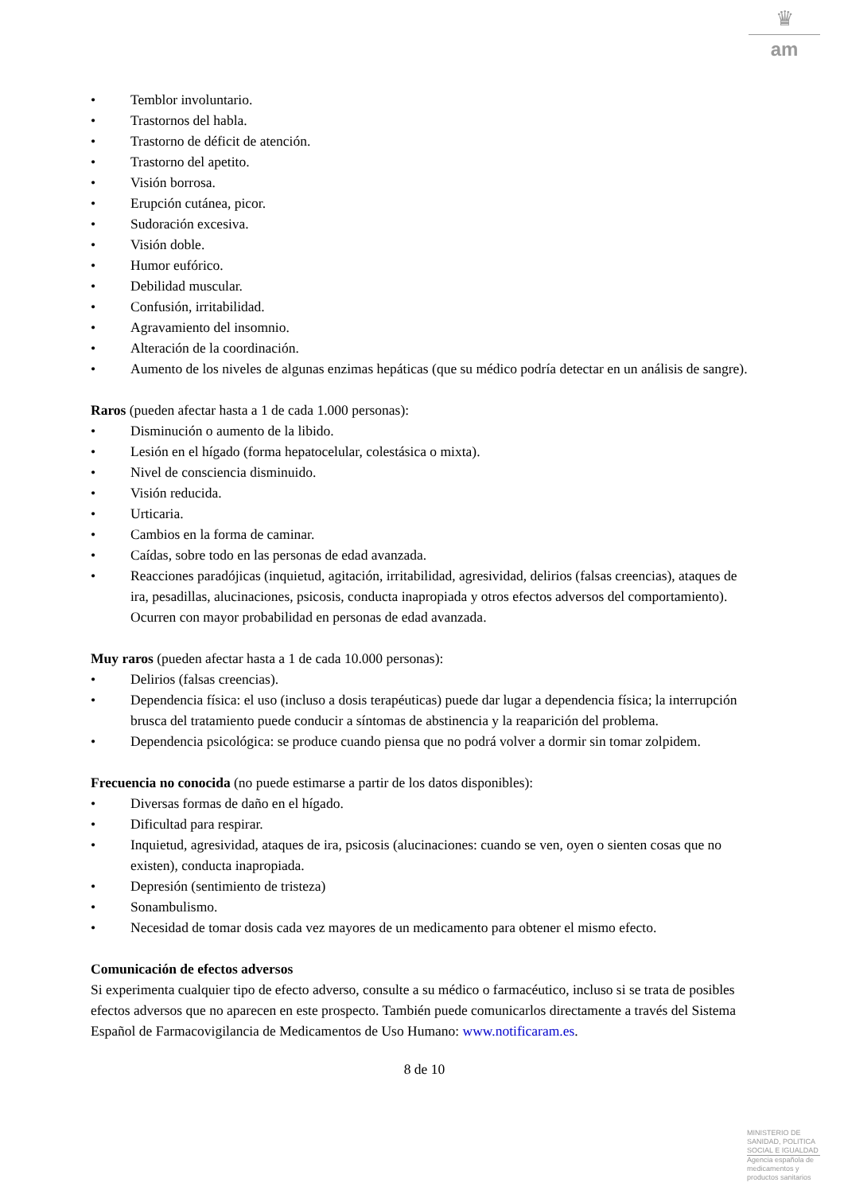♛
am
• Temblor involuntario.
• Trastornos del habla.
• Trastorno de déficit de atención.
• Trastorno del apetito.
• Visión borrosa.
• Erupción cutánea, picor.
• Sudoración excesiva.
• Visión doble.
• Humor eufórico.
• Debilidad muscular.
• Confusión, irritabilidad.
• Agravamiento del insomnio.
• Alteración de la coordinación.
• Aumento de los niveles de algunas enzimas hepáticas (que su médico podría detectar en un análisis de sangre).
Raros (pueden afectar hasta a 1 de cada 1.000 personas):
• Disminución o aumento de la libido.
• Lesión en el hígado (forma hepatocelular, colestásica o mixta).
• Nivel de consciencia disminuido.
• Visión reducida.
• Urticaria.
• Cambios en la forma de caminar.
• Caídas, sobre todo en las personas de edad avanzada.
• Reacciones paradójicas (inquietud, agitación, irritabilidad, agresividad, delirios (falsas creencias), ataques de ira, pesadillas, alucinaciones, psicosis, conducta inapropiada y otros efectos adversos del comportamiento). Ocurren con mayor probabilidad en personas de edad avanzada.
Muy raros (pueden afectar hasta a 1 de cada 10.000 personas):
• Delirios (falsas creencias).
• Dependencia física: el uso (incluso a dosis terapéuticas) puede dar lugar a dependencia física; la interrupción brusca del tratamiento puede conducir a síntomas de abstinencia y la reaparición del problema.
• Dependencia psicológica: se produce cuando piensa que no podrá volver a dormir sin tomar zolpidem.
Frecuencia no conocida (no puede estimarse a partir de los datos disponibles):
• Diversas formas de daño en el hígado.
• Dificultad para respirar.
• Inquietud, agresividad, ataques de ira, psicosis (alucinaciones: cuando se ven, oyen o sienten cosas que no existen), conducta inapropiada.
• Depresión (sentimiento de tristeza)
• Sonambulismo.
• Necesidad de tomar dosis cada vez mayores de un medicamento para obtener el mismo efecto.
Comunicación de efectos adversos
Si experimenta cualquier tipo de efecto adverso, consulte a su médico o farmacéutico, incluso si se trata de posibles efectos adversos que no aparecen en este prospecto. También puede comunicarlos directamente a través del Sistema Español de Farmacovigilancia de Medicamentos de Uso Humano: www.notificaram.es.
8 de 10
MINISTERIO DE
SANIDAD, POLITICA
SOCIAL E IGUALDAD
Agencia española de
medicamentos y
productos sanitarios